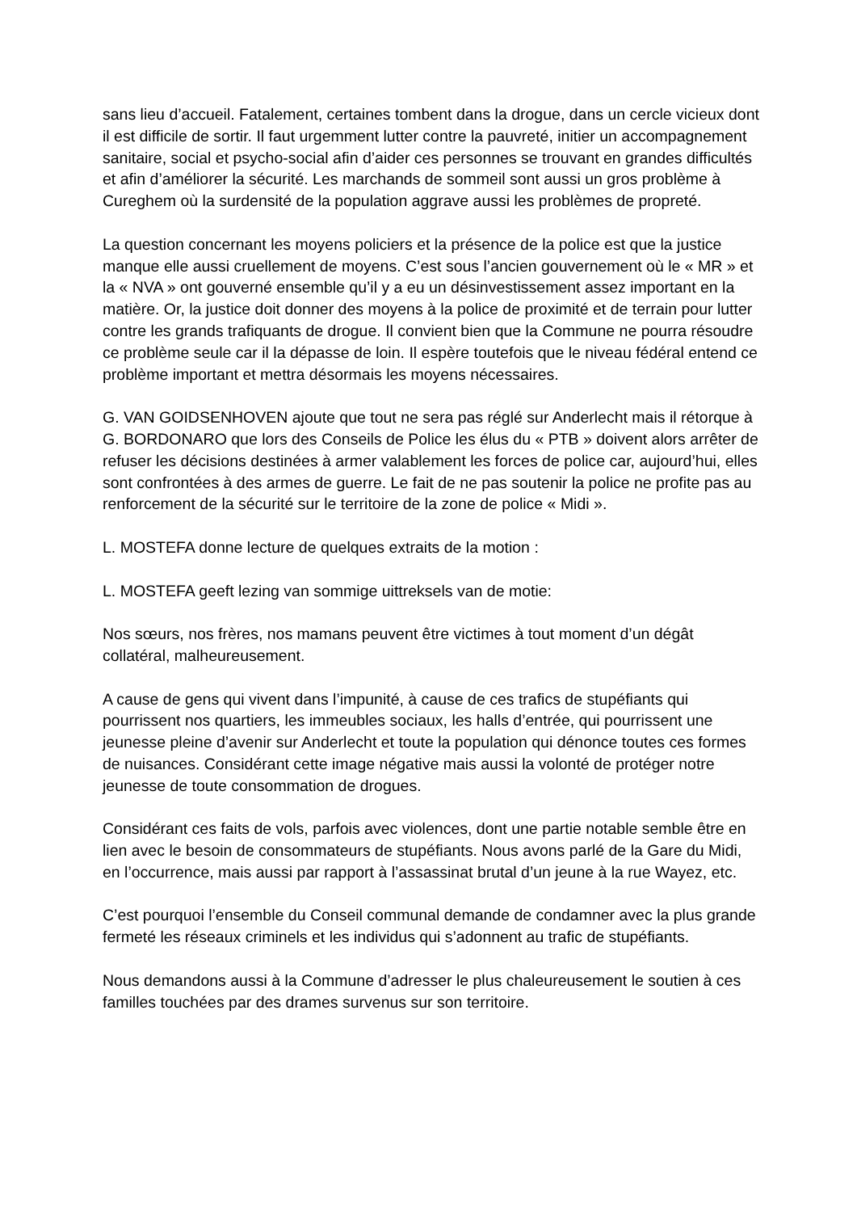sans lieu d’accueil. Fatalement, certaines tombent dans la drogue, dans un cercle vicieux dont il est difficile de sortir. Il faut urgemment lutter contre la pauvreté, initier un accompagnement sanitaire, social et psycho-social afin d’aider ces personnes se trouvant en grandes difficultés et afin d’améliorer la sécurité. Les marchands de sommeil sont aussi un gros problème à Cureghem où la surdensité de la population aggrave aussi les problèmes de propreté.
La question concernant les moyens policiers et la présence de la police est que la justice manque elle aussi cruellement de moyens. C’est sous l’ancien gouvernement où le « MR » et la « NVA » ont gouverné ensemble qu’il y a eu un désinvestissement assez important en la matière. Or, la justice doit donner des moyens à la police de proximité et de terrain pour lutter contre les grands trafiquants de drogue. Il convient bien que la Commune ne pourra résoudre ce problème seule car il la dépasse de loin. Il espère toutefois que le niveau fédéral entend ce problème important et mettra désormais les moyens nécessaires.
G. VAN GOIDSENHOVEN ajoute que tout ne sera pas réglé sur Anderlecht mais il rétorque à G. BORDONARO que lors des Conseils de Police les élus du « PTB » doivent alors arrêter de refuser les décisions destinées à armer valablement les forces de police car, aujourd’hui, elles sont confrontées à des armes de guerre. Le fait de ne pas soutenir la police ne profite pas au renforcement de la sécurité sur le territoire de la zone de police « Midi ».
L. MOSTEFA donne lecture de quelques extraits de la motion :
L. MOSTEFA geeft lezing van sommige uittreksels van de motie:
Nos sœurs, nos frères, nos mamans peuvent être victimes à tout moment d’un dégât collatéral, malheureusement.
A cause de gens qui vivent dans l’impunité, à cause de ces trafics de stupéfiants qui pourrissent nos quartiers, les immeubles sociaux, les halls d’entrée, qui pourrissent une jeunesse pleine d’avenir sur Anderlecht et toute la population qui dénonce toutes ces formes de nuisances. Considérant cette image négative mais aussi la volonté de protéger notre jeunesse de toute consommation de drogues.
Considérant ces faits de vols, parfois avec violences, dont une partie notable semble être en lien avec le besoin de consommateurs de stupéfiants. Nous avons parlé de la Gare du Midi, en l’occurrence, mais aussi par rapport à l’assassinat brutal d’un jeune à la rue Wayez, etc.
C’est pourquoi l’ensemble du Conseil communal demande de condamner avec la plus grande fermeté les réseaux criminels et les individus qui s’adonnent au trafic de stupéfiants.
Nous demandons aussi à la Commune d’adresser le plus chaleureusement le soutien à ces familles touchées par des drames survenus sur son territoire.